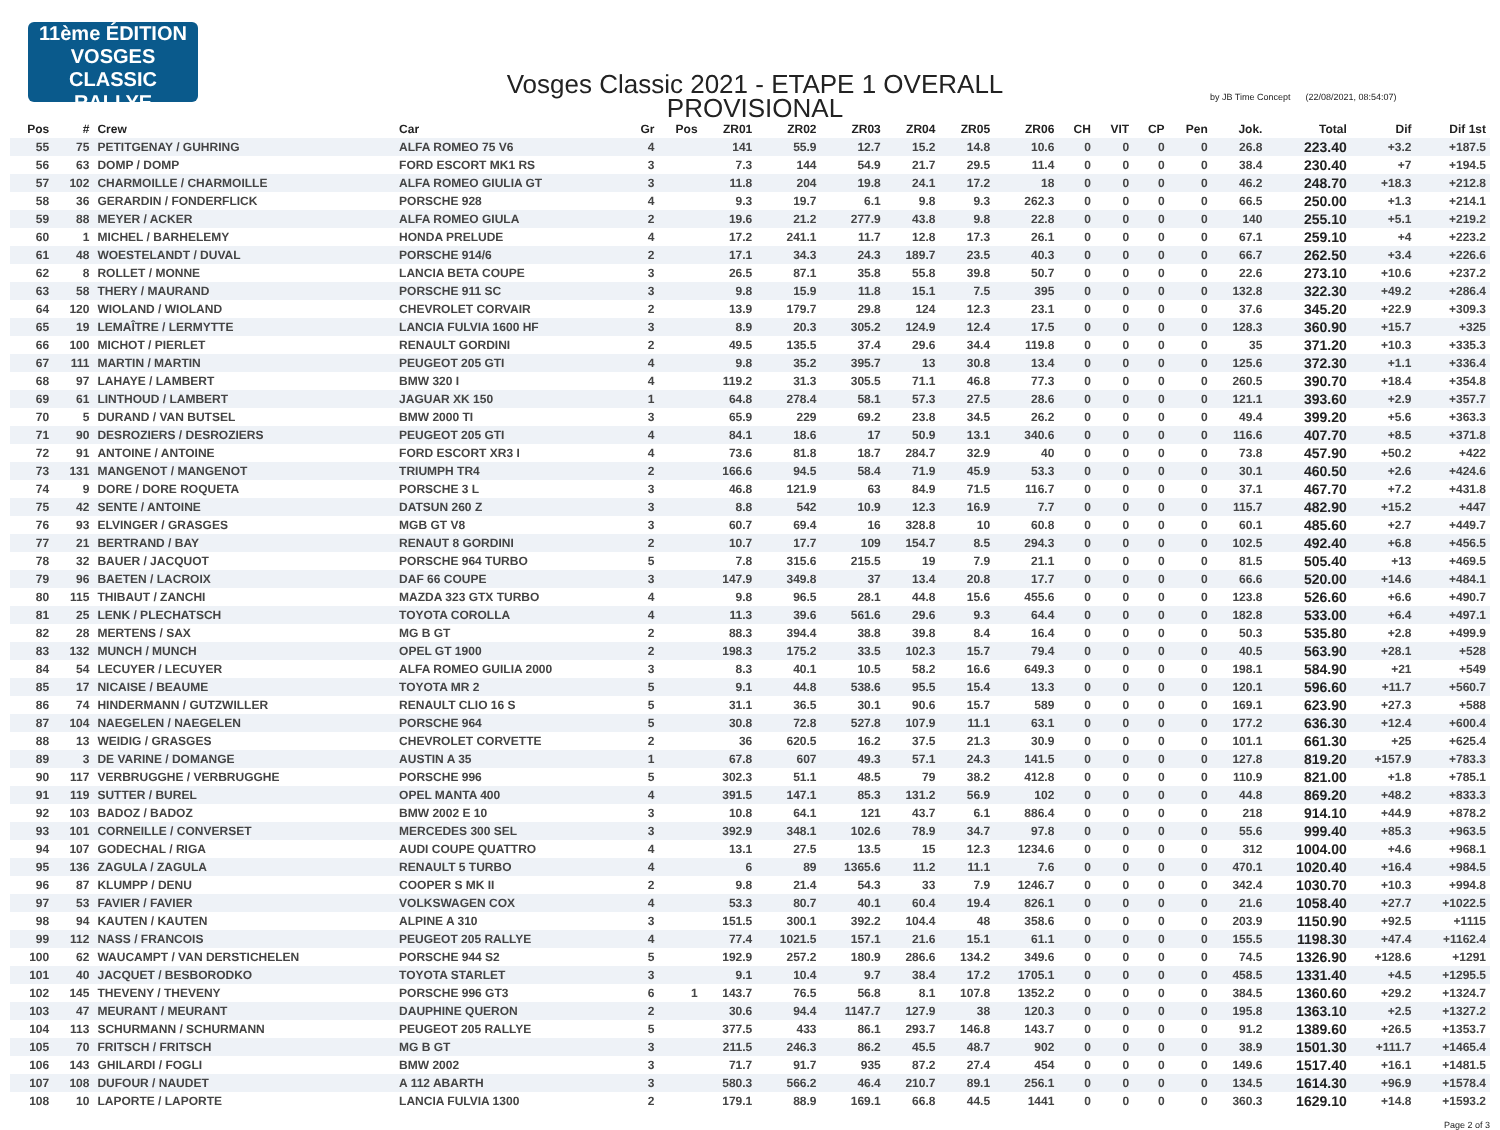11ème ÉDITION
VOSGES CLASSIC
RALLYE
Vosges Classic 2021 - ETAPE 1 OVERALL PROVISIONAL
by JB Time Concept (22/08/2021, 08:54:07)
| Pos | # | Crew | Car | Gr | Pos | ZR01 | ZR02 | ZR03 | ZR04 | ZR05 | ZR06 | CH | VIT | CP | Pen | Jok. | Total | Dif | Dif 1st |
| --- | --- | --- | --- | --- | --- | --- | --- | --- | --- | --- | --- | --- | --- | --- | --- | --- | --- | --- | --- |
| 55 | 75 | PETITGENAY / GUHRING | ALFA ROMEO 75 V6 | 4 | | 141 | 55.9 | 12.7 | 15.2 | 14.8 | 10.6 | 0 | 0 | 0 | 0 | 26.8 | 223.40 | +3.2 | +187.5 |
| 56 | 63 | DOMP / DOMP | FORD ESCORT MK1 RS | 3 | | 7.3 | 144 | 54.9 | 21.7 | 29.5 | 11.4 | 0 | 0 | 0 | 0 | 38.4 | 230.40 | +7 | +194.5 |
| 57 | 102 | CHARMOILLE / CHARMOILLE | ALFA ROMEO GIULIA GT | 3 | | 11.8 | 204 | 19.8 | 24.1 | 17.2 | 18 | 0 | 0 | 0 | 0 | 46.2 | 248.70 | +18.3 | +212.8 |
| 58 | 36 | GERARDIN / FONDERFLICK | PORSCHE 928 | 4 | | 9.3 | 19.7 | 6.1 | 9.8 | 9.3 | 262.3 | 0 | 0 | 0 | 0 | 66.5 | 250.00 | +1.3 | +214.1 |
| 59 | 88 | MEYER / ACKER | ALFA ROMEO GIULA | 2 | | 19.6 | 21.2 | 277.9 | 43.8 | 9.8 | 22.8 | 0 | 0 | 0 | 0 | 140 | 255.10 | +5.1 | +219.2 |
| 60 | 1 | MICHEL / BARHELEMY | HONDA PRELUDE | 4 | | 17.2 | 241.1 | 11.7 | 12.8 | 17.3 | 26.1 | 0 | 0 | 0 | 0 | 67.1 | 259.10 | +4 | +223.2 |
| 61 | 48 | WOESTELANDT / DUVAL | PORSCHE 914/6 | 2 | | 17.1 | 34.3 | 24.3 | 189.7 | 23.5 | 40.3 | 0 | 0 | 0 | 0 | 66.7 | 262.50 | +3.4 | +226.6 |
| 62 | 8 | ROLLET / MONNE | LANCIA BETA COUPE | 3 | | 26.5 | 87.1 | 35.8 | 55.8 | 39.8 | 50.7 | 0 | 0 | 0 | 0 | 22.6 | 273.10 | +10.6 | +237.2 |
| 63 | 58 | THERY / MAURAND | PORSCHE 911 SC | 3 | | 9.8 | 15.9 | 11.8 | 15.1 | 7.5 | 395 | 0 | 0 | 0 | 0 | 132.8 | 322.30 | +49.2 | +286.4 |
| 64 | 120 | WIOLAND / WIOLAND | CHEVROLET CORVAIR | 2 | | 13.9 | 179.7 | 29.8 | 124 | 12.3 | 23.1 | 0 | 0 | 0 | 0 | 37.6 | 345.20 | +22.9 | +309.3 |
| 65 | 19 | LEMAÎTRE / LERMYTTE | LANCIA FULVIA 1600 HF | 3 | | 8.9 | 20.3 | 305.2 | 124.9 | 12.4 | 17.5 | 0 | 0 | 0 | 0 | 128.3 | 360.90 | +15.7 | +325 |
| 66 | 100 | MICHOT / PIERLET | RENAULT GORDINI | 2 | | 49.5 | 135.5 | 37.4 | 29.6 | 34.4 | 119.8 | 0 | 0 | 0 | 0 | 35 | 371.20 | +10.3 | +335.3 |
| 67 | 111 | MARTIN / MARTIN | PEUGEOT 205 GTI | 4 | | 9.8 | 35.2 | 395.7 | 13 | 30.8 | 13.4 | 0 | 0 | 0 | 0 | 125.6 | 372.30 | +1.1 | +336.4 |
| 68 | 97 | LAHAYE / LAMBERT | BMW 320 I | 4 | | 119.2 | 31.3 | 305.5 | 71.1 | 46.8 | 77.3 | 0 | 0 | 0 | 0 | 260.5 | 390.70 | +18.4 | +354.8 |
| 69 | 61 | LINTHOUD / LAMBERT | JAGUAR XK 150 | 1 | | 64.8 | 278.4 | 58.1 | 57.3 | 27.5 | 28.6 | 0 | 0 | 0 | 0 | 121.1 | 393.60 | +2.9 | +357.7 |
| 70 | 5 | DURAND / VAN BUTSEL | BMW 2000 TI | 3 | | 65.9 | 229 | 69.2 | 23.8 | 34.5 | 26.2 | 0 | 0 | 0 | 0 | 49.4 | 399.20 | +5.6 | +363.3 |
| 71 | 90 | DESROZIERS / DESROZIERS | PEUGEOT 205 GTI | 4 | | 84.1 | 18.6 | 17 | 50.9 | 13.1 | 340.6 | 0 | 0 | 0 | 0 | 116.6 | 407.70 | +8.5 | +371.8 |
| 72 | 91 | ANTOINE / ANTOINE | FORD ESCORT XR3 I | 4 | | 73.6 | 81.8 | 18.7 | 284.7 | 32.9 | 40 | 0 | 0 | 0 | 0 | 73.8 | 457.90 | +50.2 | +422 |
| 73 | 131 | MANGENOT / MANGENOT | TRIUMPH TR4 | 2 | | 166.6 | 94.5 | 58.4 | 71.9 | 45.9 | 53.3 | 0 | 0 | 0 | 0 | 30.1 | 460.50 | +2.6 | +424.6 |
| 74 | 9 | DORE / DORE ROQUETA | PORSCHE 3 L | 3 | | 46.8 | 121.9 | 63 | 84.9 | 71.5 | 116.7 | 0 | 0 | 0 | 0 | 37.1 | 467.70 | +7.2 | +431.8 |
| 75 | 42 | SENTE / ANTOINE | DATSUN 260 Z | 3 | | 8.8 | 542 | 10.9 | 12.3 | 16.9 | 7.7 | 0 | 0 | 0 | 0 | 115.7 | 482.90 | +15.2 | +447 |
| 76 | 93 | ELVINGER / GRASGES | MGB GT V8 | 3 | | 60.7 | 69.4 | 16 | 328.8 | 10 | 60.8 | 0 | 0 | 0 | 0 | 60.1 | 485.60 | +2.7 | +449.7 |
| 77 | 21 | BERTRAND / BAY | RENAUT 8 GORDINI | 2 | | 10.7 | 17.7 | 109 | 154.7 | 8.5 | 294.3 | 0 | 0 | 0 | 0 | 102.5 | 492.40 | +6.8 | +456.5 |
| 78 | 32 | BAUER / JACQUOT | PORSCHE 964 TURBO | 5 | | 7.8 | 315.6 | 215.5 | 19 | 7.9 | 21.1 | 0 | 0 | 0 | 0 | 81.5 | 505.40 | +13 | +469.5 |
| 79 | 96 | BAETEN / LACROIX | DAF 66 COUPE | 3 | | 147.9 | 349.8 | 37 | 13.4 | 20.8 | 17.7 | 0 | 0 | 0 | 0 | 66.6 | 520.00 | +14.6 | +484.1 |
| 80 | 115 | THIBAUT / ZANCHI | MAZDA 323 GTX TURBO | 4 | | 9.8 | 96.5 | 28.1 | 44.8 | 15.6 | 455.6 | 0 | 0 | 0 | 0 | 123.8 | 526.60 | +6.6 | +490.7 |
| 81 | 25 | LENK / PLECHATSCH | TOYOTA COROLLA | 4 | | 11.3 | 39.6 | 561.6 | 29.6 | 9.3 | 64.4 | 0 | 0 | 0 | 0 | 182.8 | 533.00 | +6.4 | +497.1 |
| 82 | 28 | MERTENS / SAX | MG B GT | 2 | | 88.3 | 394.4 | 38.8 | 39.8 | 8.4 | 16.4 | 0 | 0 | 0 | 0 | 50.3 | 535.80 | +2.8 | +499.9 |
| 83 | 132 | MUNCH / MUNCH | OPEL GT 1900 | 2 | | 198.3 | 175.2 | 33.5 | 102.3 | 15.7 | 79.4 | 0 | 0 | 0 | 0 | 40.5 | 563.90 | +28.1 | +528 |
| 84 | 54 | LECUYER / LECUYER | ALFA ROMEO GUILIA 2000 | 3 | | 8.3 | 40.1 | 10.5 | 58.2 | 16.6 | 649.3 | 0 | 0 | 0 | 0 | 198.1 | 584.90 | +21 | +549 |
| 85 | 17 | NICAISE / BEAUME | TOYOTA MR 2 | 5 | | 9.1 | 44.8 | 538.6 | 95.5 | 15.4 | 13.3 | 0 | 0 | 0 | 0 | 120.1 | 596.60 | +11.7 | +560.7 |
| 86 | 74 | HINDERMANN / GUTZWILLER | RENAULT CLIO 16 S | 5 | | 31.1 | 36.5 | 30.1 | 90.6 | 15.7 | 589 | 0 | 0 | 0 | 0 | 169.1 | 623.90 | +27.3 | +588 |
| 87 | 104 | NAEGELEN / NAEGELEN | PORSCHE 964 | 5 | | 30.8 | 72.8 | 527.8 | 107.9 | 11.1 | 63.1 | 0 | 0 | 0 | 0 | 177.2 | 636.30 | +12.4 | +600.4 |
| 88 | 13 | WEIDIG / GRASGES | CHEVROLET CORVETTE | 2 | | 36 | 620.5 | 16.2 | 37.5 | 21.3 | 30.9 | 0 | 0 | 0 | 0 | 101.1 | 661.30 | +25 | +625.4 |
| 89 | 3 | DE VARINE / DOMANGE | AUSTIN A 35 | 1 | | 67.8 | 607 | 49.3 | 57.1 | 24.3 | 141.5 | 0 | 0 | 0 | 0 | 127.8 | 819.20 | +157.9 | +783.3 |
| 90 | 117 | VERBRUGGHE / VERBRUGGHE | PORSCHE 996 | 5 | | 302.3 | 51.1 | 48.5 | 79 | 38.2 | 412.8 | 0 | 0 | 0 | 0 | 110.9 | 821.00 | +1.8 | +785.1 |
| 91 | 119 | SUTTER / BUREL | OPEL MANTA 400 | 4 | | 391.5 | 147.1 | 85.3 | 131.2 | 56.9 | 102 | 0 | 0 | 0 | 0 | 44.8 | 869.20 | +48.2 | +833.3 |
| 92 | 103 | BADOZ / BADOZ | BMW 2002 E 10 | 3 | | 10.8 | 64.1 | 121 | 43.7 | 6.1 | 886.4 | 0 | 0 | 0 | 0 | 218 | 914.10 | +44.9 | +878.2 |
| 93 | 101 | CORNEILLE / CONVERSET | MERCEDES 300 SEL | 3 | | 392.9 | 348.1 | 102.6 | 78.9 | 34.7 | 97.8 | 0 | 0 | 0 | 0 | 55.6 | 999.40 | +85.3 | +963.5 |
| 94 | 107 | GODECHAL / RIGA | AUDI COUPE QUATTRO | 4 | | 13.1 | 27.5 | 13.5 | 15 | 12.3 | 1234.6 | 0 | 0 | 0 | 0 | 312 | 1004.00 | +4.6 | +968.1 |
| 95 | 136 | ZAGULA / ZAGULA | RENAULT 5 TURBO | 4 | | 6 | 89 | 1365.6 | 11.2 | 11.1 | 7.6 | 0 | 0 | 0 | 0 | 470.1 | 1020.40 | +16.4 | +984.5 |
| 96 | 87 | KLUMPP / DENU | COOPER S MK II | 2 | | 9.8 | 21.4 | 54.3 | 33 | 7.9 | 1246.7 | 0 | 0 | 0 | 0 | 342.4 | 1030.70 | +10.3 | +994.8 |
| 97 | 53 | FAVIER / FAVIER | VOLKSWAGEN COX | 4 | | 53.3 | 80.7 | 40.1 | 60.4 | 19.4 | 826.1 | 0 | 0 | 0 | 0 | 21.6 | 1058.40 | +27.7 | +1022.5 |
| 98 | 94 | KAUTEN / KAUTEN | ALPINE A 310 | 3 | | 151.5 | 300.1 | 392.2 | 104.4 | 48 | 358.6 | 0 | 0 | 0 | 0 | 203.9 | 1150.90 | +92.5 | +1115 |
| 99 | 112 | NASS / FRANCOIS | PEUGEOT 205 RALLYE | 4 | | 77.4 | 1021.5 | 157.1 | 21.6 | 15.1 | 61.1 | 0 | 0 | 0 | 0 | 155.5 | 1198.30 | +47.4 | +1162.4 |
| 100 | 62 | WAUCAMPT / VAN DERSTICHELEN | PORSCHE 944 S2 | 5 | | 192.9 | 257.2 | 180.9 | 286.6 | 134.2 | 349.6 | 0 | 0 | 0 | 0 | 74.5 | 1326.90 | +128.6 | +1291 |
| 101 | 40 | JACQUET / BESBORODKO | TOYOTA STARLET | 3 | | 9.1 | 10.4 | 9.7 | 38.4 | 17.2 | 1705.1 | 0 | 0 | 0 | 0 | 458.5 | 1331.40 | +4.5 | +1295.5 |
| 102 | 145 | THEVENY / THEVENY | PORSCHE 996 GT3 | 6 | 1 | 143.7 | 76.5 | 56.8 | 8.1 | 107.8 | 1352.2 | 0 | 0 | 0 | 0 | 384.5 | 1360.60 | +29.2 | +1324.7 |
| 103 | 47 | MEURANT / MEURANT | DAUPHINE QUERON | 2 | | 30.6 | 94.4 | 1147.7 | 127.9 | 38 | 120.3 | 0 | 0 | 0 | 0 | 195.8 | 1363.10 | +2.5 | +1327.2 |
| 104 | 113 | SCHURMANN / SCHURMANN | PEUGEOT 205 RALLYE | 5 | | 377.5 | 433 | 86.1 | 293.7 | 146.8 | 143.7 | 0 | 0 | 0 | 0 | 91.2 | 1389.60 | +26.5 | +1353.7 |
| 105 | 70 | FRITSCH / FRITSCH | MG B GT | 3 | | 211.5 | 246.3 | 86.2 | 45.5 | 48.7 | 902 | 0 | 0 | 0 | 0 | 38.9 | 1501.30 | +111.7 | +1465.4 |
| 106 | 143 | GHILARDI / FOGLI | BMW 2002 | 3 | | 71.7 | 91.7 | 935 | 87.2 | 27.4 | 454 | 0 | 0 | 0 | 0 | 149.6 | 1517.40 | +16.1 | +1481.5 |
| 107 | 108 | DUFOUR / NAUDET | A 112 ABARTH | 3 | | 580.3 | 566.2 | 46.4 | 210.7 | 89.1 | 256.1 | 0 | 0 | 0 | 0 | 134.5 | 1614.30 | +96.9 | +1578.4 |
| 108 | 10 | LAPORTE / LAPORTE | LANCIA FULVIA 1300 | 2 | | 179.1 | 88.9 | 169.1 | 66.8 | 44.5 | 1441 | 0 | 0 | 0 | 0 | 360.3 | 1629.10 | +14.8 | +1593.2 |
Page 2 of 3